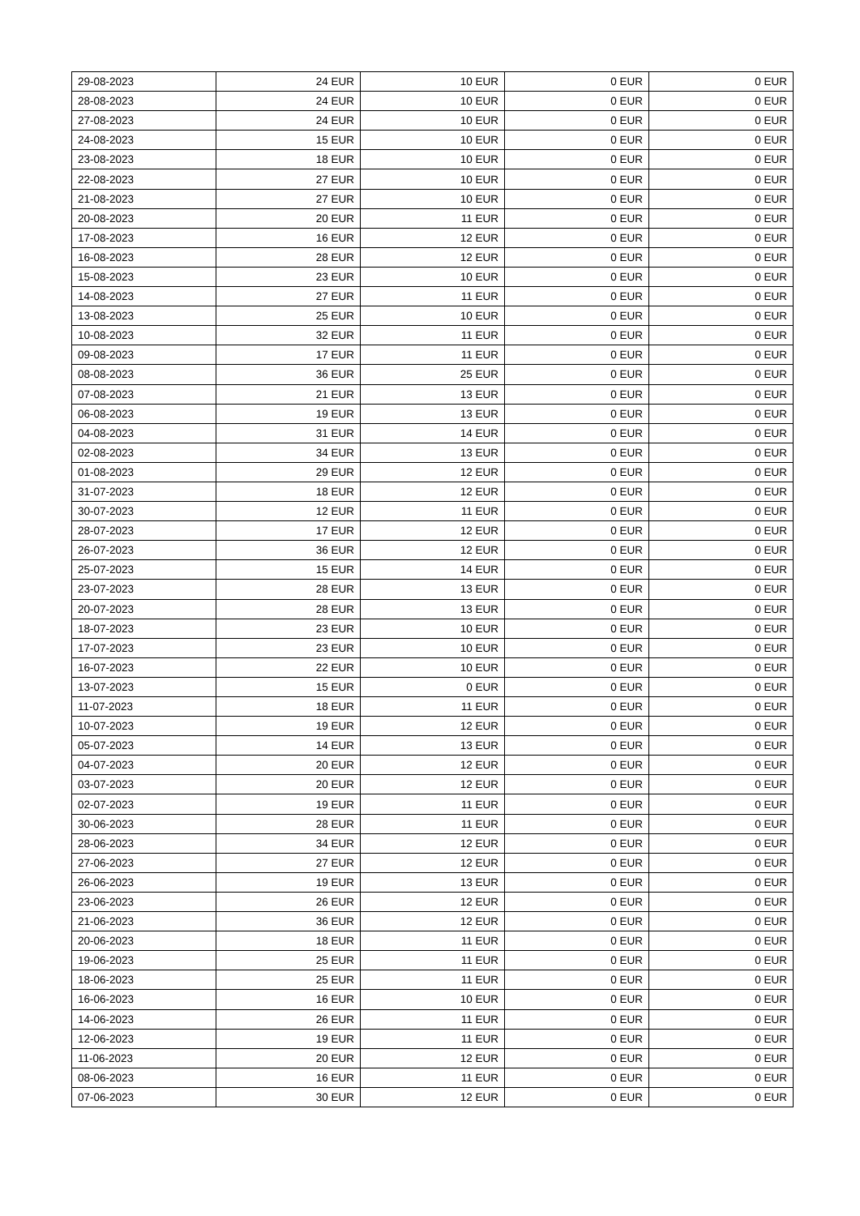| 29-08-2023 | 24 EUR | 10 EUR | 0 EUR | 0 EUR |
| 28-08-2023 | 24 EUR | 10 EUR | 0 EUR | 0 EUR |
| 27-08-2023 | 24 EUR | 10 EUR | 0 EUR | 0 EUR |
| 24-08-2023 | 15 EUR | 10 EUR | 0 EUR | 0 EUR |
| 23-08-2023 | 18 EUR | 10 EUR | 0 EUR | 0 EUR |
| 22-08-2023 | 27 EUR | 10 EUR | 0 EUR | 0 EUR |
| 21-08-2023 | 27 EUR | 10 EUR | 0 EUR | 0 EUR |
| 20-08-2023 | 20 EUR | 11 EUR | 0 EUR | 0 EUR |
| 17-08-2023 | 16 EUR | 12 EUR | 0 EUR | 0 EUR |
| 16-08-2023 | 28 EUR | 12 EUR | 0 EUR | 0 EUR |
| 15-08-2023 | 23 EUR | 10 EUR | 0 EUR | 0 EUR |
| 14-08-2023 | 27 EUR | 11 EUR | 0 EUR | 0 EUR |
| 13-08-2023 | 25 EUR | 10 EUR | 0 EUR | 0 EUR |
| 10-08-2023 | 32 EUR | 11 EUR | 0 EUR | 0 EUR |
| 09-08-2023 | 17 EUR | 11 EUR | 0 EUR | 0 EUR |
| 08-08-2023 | 36 EUR | 25 EUR | 0 EUR | 0 EUR |
| 07-08-2023 | 21 EUR | 13 EUR | 0 EUR | 0 EUR |
| 06-08-2023 | 19 EUR | 13 EUR | 0 EUR | 0 EUR |
| 04-08-2023 | 31 EUR | 14 EUR | 0 EUR | 0 EUR |
| 02-08-2023 | 34 EUR | 13 EUR | 0 EUR | 0 EUR |
| 01-08-2023 | 29 EUR | 12 EUR | 0 EUR | 0 EUR |
| 31-07-2023 | 18 EUR | 12 EUR | 0 EUR | 0 EUR |
| 30-07-2023 | 12 EUR | 11 EUR | 0 EUR | 0 EUR |
| 28-07-2023 | 17 EUR | 12 EUR | 0 EUR | 0 EUR |
| 26-07-2023 | 36 EUR | 12 EUR | 0 EUR | 0 EUR |
| 25-07-2023 | 15 EUR | 14 EUR | 0 EUR | 0 EUR |
| 23-07-2023 | 28 EUR | 13 EUR | 0 EUR | 0 EUR |
| 20-07-2023 | 28 EUR | 13 EUR | 0 EUR | 0 EUR |
| 18-07-2023 | 23 EUR | 10 EUR | 0 EUR | 0 EUR |
| 17-07-2023 | 23 EUR | 10 EUR | 0 EUR | 0 EUR |
| 16-07-2023 | 22 EUR | 10 EUR | 0 EUR | 0 EUR |
| 13-07-2023 | 15 EUR | 0 EUR | 0 EUR | 0 EUR |
| 11-07-2023 | 18 EUR | 11 EUR | 0 EUR | 0 EUR |
| 10-07-2023 | 19 EUR | 12 EUR | 0 EUR | 0 EUR |
| 05-07-2023 | 14 EUR | 13 EUR | 0 EUR | 0 EUR |
| 04-07-2023 | 20 EUR | 12 EUR | 0 EUR | 0 EUR |
| 03-07-2023 | 20 EUR | 12 EUR | 0 EUR | 0 EUR |
| 02-07-2023 | 19 EUR | 11 EUR | 0 EUR | 0 EUR |
| 30-06-2023 | 28 EUR | 11 EUR | 0 EUR | 0 EUR |
| 28-06-2023 | 34 EUR | 12 EUR | 0 EUR | 0 EUR |
| 27-06-2023 | 27 EUR | 12 EUR | 0 EUR | 0 EUR |
| 26-06-2023 | 19 EUR | 13 EUR | 0 EUR | 0 EUR |
| 23-06-2023 | 26 EUR | 12 EUR | 0 EUR | 0 EUR |
| 21-06-2023 | 36 EUR | 12 EUR | 0 EUR | 0 EUR |
| 20-06-2023 | 18 EUR | 11 EUR | 0 EUR | 0 EUR |
| 19-06-2023 | 25 EUR | 11 EUR | 0 EUR | 0 EUR |
| 18-06-2023 | 25 EUR | 11 EUR | 0 EUR | 0 EUR |
| 16-06-2023 | 16 EUR | 10 EUR | 0 EUR | 0 EUR |
| 14-06-2023 | 26 EUR | 11 EUR | 0 EUR | 0 EUR |
| 12-06-2023 | 19 EUR | 11 EUR | 0 EUR | 0 EUR |
| 11-06-2023 | 20 EUR | 12 EUR | 0 EUR | 0 EUR |
| 08-06-2023 | 16 EUR | 11 EUR | 0 EUR | 0 EUR |
| 07-06-2023 | 30 EUR | 12 EUR | 0 EUR | 0 EUR |